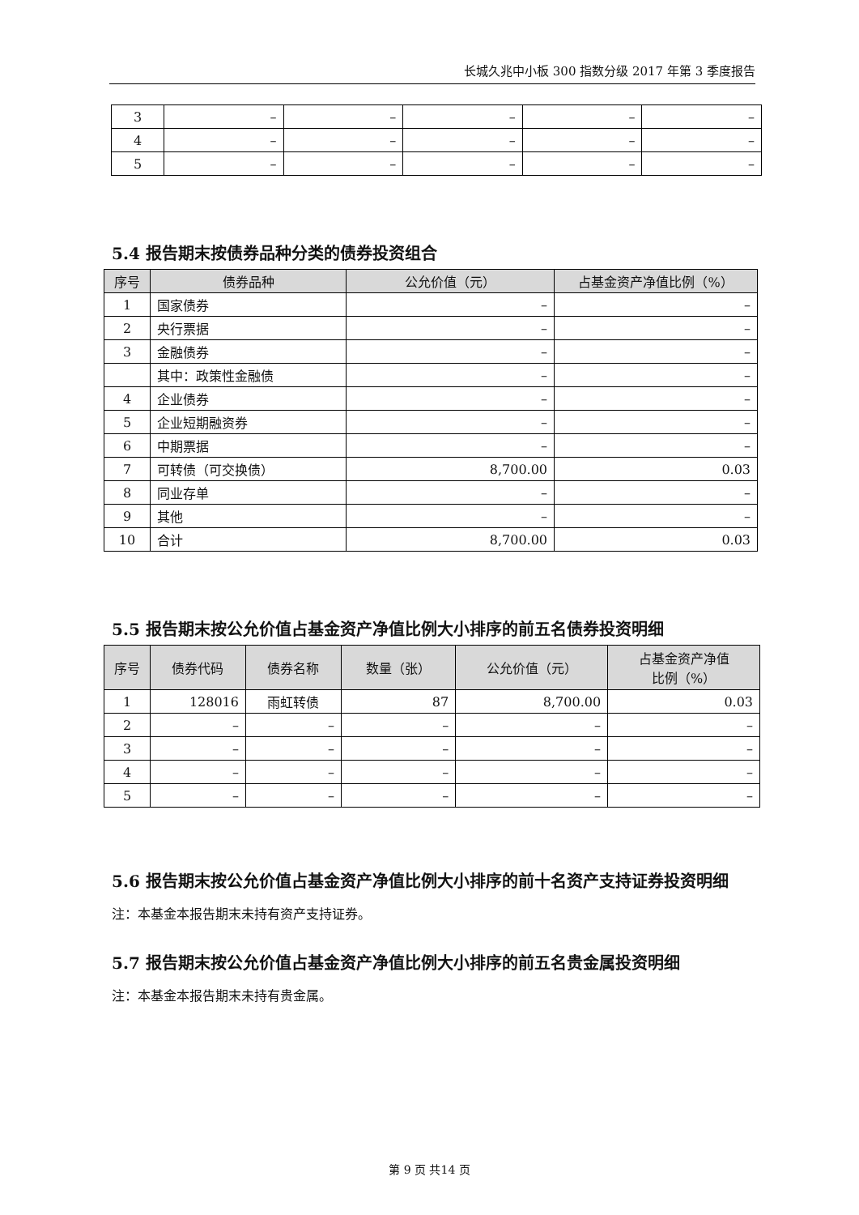长城久兆中小板 300 指数分级 2017 年第 3 季度报告
| 3 | – | – | – | – | – |
| 4 | – | – | – | – | – |
| 5 | – | – | – | – | – |
5.4 报告期末按债券品种分类的债券投资组合
| 序号 | 债券品种 | 公允价值（元） | 占基金资产净值比例（%） |
| --- | --- | --- | --- |
| 1 | 国家债券 | – | – |
| 2 | 央行票据 | – | – |
| 3 | 金融债券 | – | – |
| | 其中：政策性金融债 | – | – |
| 4 | 企业债券 | – | – |
| 5 | 企业短期融资券 | – | – |
| 6 | 中期票据 | – | – |
| 7 | 可转债（可交换债） | 8,700.00 | 0.03 |
| 8 | 同业存单 | – | – |
| 9 | 其他 | – | – |
| 10 | 合计 | 8,700.00 | 0.03 |
5.5 报告期末按公允价值占基金资产净值比例大小排序的前五名债券投资明细
| 序号 | 债券代码 | 债券名称 | 数量（张） | 公允价值（元） | 占基金资产净值 比例（%） |
| --- | --- | --- | --- | --- | --- |
| 1 | 128016 | 雨虹转债 | 87 | 8,700.00 | 0.03 |
| 2 | – | – | – | – | – |
| 3 | – | – | – | – | – |
| 4 | – | – | – | – | – |
| 5 | – | – | – | – | – |
5.6 报告期末按公允价值占基金资产净值比例大小排序的前十名资产支持证券投资明细
注：本基金本报告期末未持有资产支持证券。
5.7 报告期末按公允价值占基金资产净值比例大小排序的前五名贵金属投资明细
注：本基金本报告期末未持有贵金属。
第 9 页 共14 页